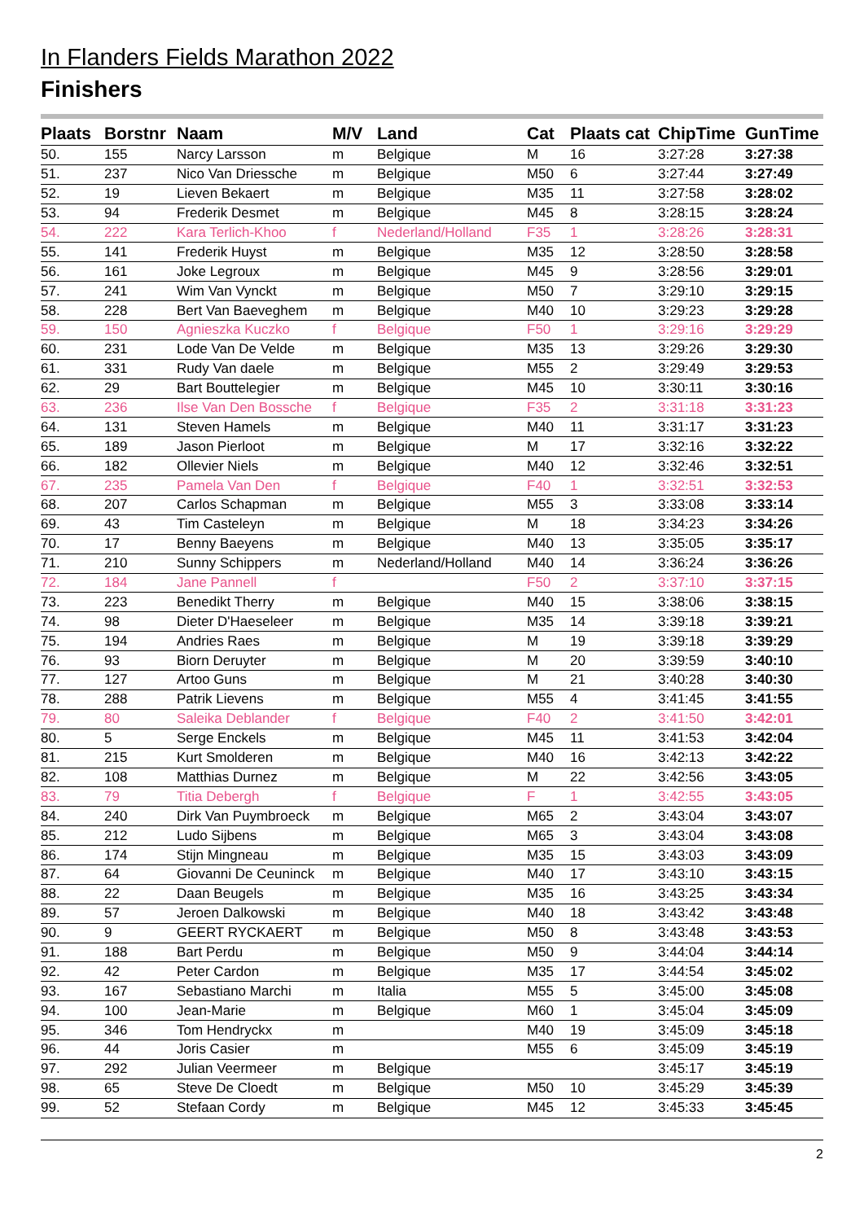In Flanders Fields Marathon 2022
Finishers
| Plaats | Borstnr | Naam | M/V | Land | Cat | Plaats cat | ChipTime | GunTime |
| --- | --- | --- | --- | --- | --- | --- | --- | --- |
| 50. | 155 | Narcy Larsson | m | Belgique | M | 16 | 3:27:28 | 3:27:38 |
| 51. | 237 | Nico Van Driessche | m | Belgique | M50 | 6 | 3:27:44 | 3:27:49 |
| 52. | 19 | Lieven Bekaert | m | Belgique | M35 | 11 | 3:27:58 | 3:28:02 |
| 53. | 94 | Frederik Desmet | m | Belgique | M45 | 8 | 3:28:15 | 3:28:24 |
| 54. | 222 | Kara Terlich-Khoo | f | Nederland/Holland | F35 | 1 | 3:28:26 | 3:28:31 |
| 55. | 141 | Frederik Huyst | m | Belgique | M35 | 12 | 3:28:50 | 3:28:58 |
| 56. | 161 | Joke Legroux | m | Belgique | M45 | 9 | 3:28:56 | 3:29:01 |
| 57. | 241 | Wim Van Vynckt | m | Belgique | M50 | 7 | 3:29:10 | 3:29:15 |
| 58. | 228 | Bert Van Baeveghem | m | Belgique | M40 | 10 | 3:29:23 | 3:29:28 |
| 59. | 150 | Agnieszka Kuczko | f | Belgique | F50 | 1 | 3:29:16 | 3:29:29 |
| 60. | 231 | Lode Van De Velde | m | Belgique | M35 | 13 | 3:29:26 | 3:29:30 |
| 61. | 331 | Rudy Van daele | m | Belgique | M55 | 2 | 3:29:49 | 3:29:53 |
| 62. | 29 | Bart Bouttelegier | m | Belgique | M45 | 10 | 3:30:11 | 3:30:16 |
| 63. | 236 | Ilse Van Den Bossche | f | Belgique | F35 | 2 | 3:31:18 | 3:31:23 |
| 64. | 131 | Steven Hamels | m | Belgique | M40 | 11 | 3:31:17 | 3:31:23 |
| 65. | 189 | Jason Pierloot | m | Belgique | M | 17 | 3:32:16 | 3:32:22 |
| 66. | 182 | Ollevier Niels | m | Belgique | M40 | 12 | 3:32:46 | 3:32:51 |
| 67. | 235 | Pamela Van Den | f | Belgique | F40 | 1 | 3:32:51 | 3:32:53 |
| 68. | 207 | Carlos Schapman | m | Belgique | M55 | 3 | 3:33:08 | 3:33:14 |
| 69. | 43 | Tim Casteleyn | m | Belgique | M | 18 | 3:34:23 | 3:34:26 |
| 70. | 17 | Benny Baeyens | m | Belgique | M40 | 13 | 3:35:05 | 3:35:17 |
| 71. | 210 | Sunny Schippers | m | Nederland/Holland | M40 | 14 | 3:36:24 | 3:36:26 |
| 72. | 184 | Jane Pannell | f | | F50 | 2 | 3:37:10 | 3:37:15 |
| 73. | 223 | Benedikt Therry | m | Belgique | M40 | 15 | 3:38:06 | 3:38:15 |
| 74. | 98 | Dieter D'Haeseleer | m | Belgique | M35 | 14 | 3:39:18 | 3:39:21 |
| 75. | 194 | Andries Raes | m | Belgique | M | 19 | 3:39:18 | 3:39:29 |
| 76. | 93 | Biorn Deruyter | m | Belgique | M | 20 | 3:39:59 | 3:40:10 |
| 77. | 127 | Artoo Guns | m | Belgique | M | 21 | 3:40:28 | 3:40:30 |
| 78. | 288 | Patrik Lievens | m | Belgique | M55 | 4 | 3:41:45 | 3:41:55 |
| 79. | 80 | Saleika Deblander | f | Belgique | F40 | 2 | 3:41:50 | 3:42:01 |
| 80. | 5 | Serge Enckels | m | Belgique | M45 | 11 | 3:41:53 | 3:42:04 |
| 81. | 215 | Kurt Smolderen | m | Belgique | M40 | 16 | 3:42:13 | 3:42:22 |
| 82. | 108 | Matthias Durnez | m | Belgique | M | 22 | 3:42:56 | 3:43:05 |
| 83. | 79 | Titia Debergh | f | Belgique | F | 1 | 3:42:55 | 3:43:05 |
| 84. | 240 | Dirk Van Puymbroeck | m | Belgique | M65 | 2 | 3:43:04 | 3:43:07 |
| 85. | 212 | Ludo Sijbens | m | Belgique | M65 | 3 | 3:43:04 | 3:43:08 |
| 86. | 174 | Stijn Mingneau | m | Belgique | M35 | 15 | 3:43:03 | 3:43:09 |
| 87. | 64 | Giovanni De Ceuninck | m | Belgique | M40 | 17 | 3:43:10 | 3:43:15 |
| 88. | 22 | Daan Beugels | m | Belgique | M35 | 16 | 3:43:25 | 3:43:34 |
| 89. | 57 | Jeroen Dalkowski | m | Belgique | M40 | 18 | 3:43:42 | 3:43:48 |
| 90. | 9 | GEERT RYCKAERT | m | Belgique | M50 | 8 | 3:43:48 | 3:43:53 |
| 91. | 188 | Bart Perdu | m | Belgique | M50 | 9 | 3:44:04 | 3:44:14 |
| 92. | 42 | Peter Cardon | m | Belgique | M35 | 17 | 3:44:54 | 3:45:02 |
| 93. | 167 | Sebastiano Marchi | m | Italia | M55 | 5 | 3:45:00 | 3:45:08 |
| 94. | 100 | Jean-Marie | m | Belgique | M60 | 1 | 3:45:04 | 3:45:09 |
| 95. | 346 | Tom Hendryckx | m | | M40 | 19 | 3:45:09 | 3:45:18 |
| 96. | 44 | Joris Casier | m | | M55 | 6 | 3:45:09 | 3:45:19 |
| 97. | 292 | Julian Veermeer | m | Belgique | | | 3:45:17 | 3:45:19 |
| 98. | 65 | Steve De Cloedt | m | Belgique | M50 | 10 | 3:45:29 | 3:45:39 |
| 99. | 52 | Stefaan Cordy | m | Belgique | M45 | 12 | 3:45:33 | 3:45:45 |
2